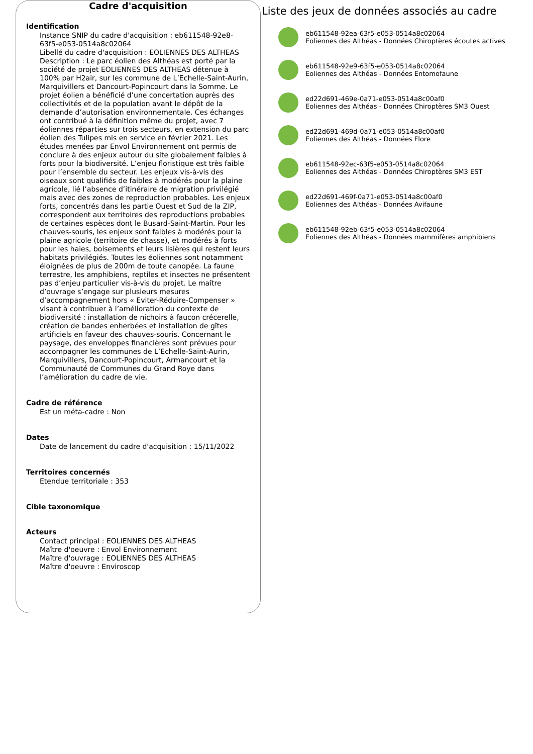Cadre d'acquisition
Identification
Instance SNIP du cadre d'acquisition : eb611548-92e8-63f5-e053-0514a8c02064
Libellé du cadre d'acquisition : EOLIENNES DES ALTHEAS
Description : Le parc éolien des Althéas est porté par la société de projet EOLIENNES DES ALTHEAS détenue à 100% par H2air, sur les commune de L’Echelle-Saint-Aurin, Marquivillers et Dancourt-Popincourt dans la Somme. Le projet éolien a bénéficié d’une concertation auprès des collectivités et de la population avant le dépôt de la demande d’autorisation environnementale. Ces échanges ont contribué à la définition même du projet, avec 7 éoliennes réparties sur trois secteurs, en extension du parc éolien des Tulipes mis en service en février 2021. Les études menées par Envol Environnement ont permis de conclure à des enjeux autour du site globalement faibles à forts pour la biodiversité. L’enjeu floristique est très faible pour l’ensemble du secteur. Les enjeux vis-à-vis des oiseaux sont qualifiés de faibles à modérés pour la plaine agricole, lié l’absence d’itinéraire de migration privilégié mais avec des zones de reproduction probables. Les enjeux forts, concentrés dans les partie Ouest et Sud de la ZIP, correspondent aux territoires des reproductions probables de certaines espèces dont le Busard-Saint-Martin. Pour les chauves-souris, les enjeux sont faibles à modérés pour la plaine agricole (territoire de chasse), et modérés à forts pour les haies, boisements et leurs lisières qui restent leurs habitats privilégiés. Toutes les éoliennes sont notamment éloignées de plus de 200m de toute canopée. La faune terrestre, les amphibiens, reptiles et insectes ne présentent pas d’enjeu particulier vis-à-vis du projet. Le maître d’ouvrage s’engage sur plusieurs mesures d’accompagnement hors « Eviter-Réduire-Compenser » visant à contribuer à l’amélioration du contexte de biodiversité : installation de nichoirs à faucon crécerelle, création de bandes enherbées et installation de gîtes artificiels en faveur des chauves-souris. Concernant le paysage, des enveloppes financières sont prévues pour accompagner les communes de L’Echelle-Saint-Aurin, Marquivillers, Dancourt-Popincourt, Armancourt et la Communauté de Communes du Grand Roye dans l’amélioration du cadre de vie.
Cadre de référence
Est un méta-cadre : Non
Dates
Date de lancement du cadre d'acquisition : 15/11/2022
Territoires concernés
Etendue territoriale : 353
Cible taxonomique
Acteurs
Contact principal : EOLIENNES DES ALTHEAS
Maître d'oeuvre : Envol Environnement
Maître d'ouvrage : EOLIENNES DES ALTHEAS
Maître d'oeuvre : Enviroscop
Liste des jeux de données associés au cadre
eb611548-92ea-63f5-e053-0514a8c02064
Eoliennes des Althéas - Données Chiroptères écoutes actives
eb611548-92e9-63f5-e053-0514a8c02064
Eoliennes des Althéas - Données Entomofaune
ed22d691-469e-0a71-e053-0514a8c00af0
Eoliennes des Althéas - Données Chiroptères SM3 Ouest
ed22d691-469d-0a71-e053-0514a8c00af0
Eoliennes des Althéas - Données Flore
eb611548-92ec-63f5-e053-0514a8c02064
Eoliennes des Althéas - Données Chiroptères SM3 EST
ed22d691-469f-0a71-e053-0514a8c00af0
Eoliennes des Althéas - Données Avifaune
eb611548-92eb-63f5-e053-0514a8c02064
Eoliennes des Althéas - Données mammifères amphibiens